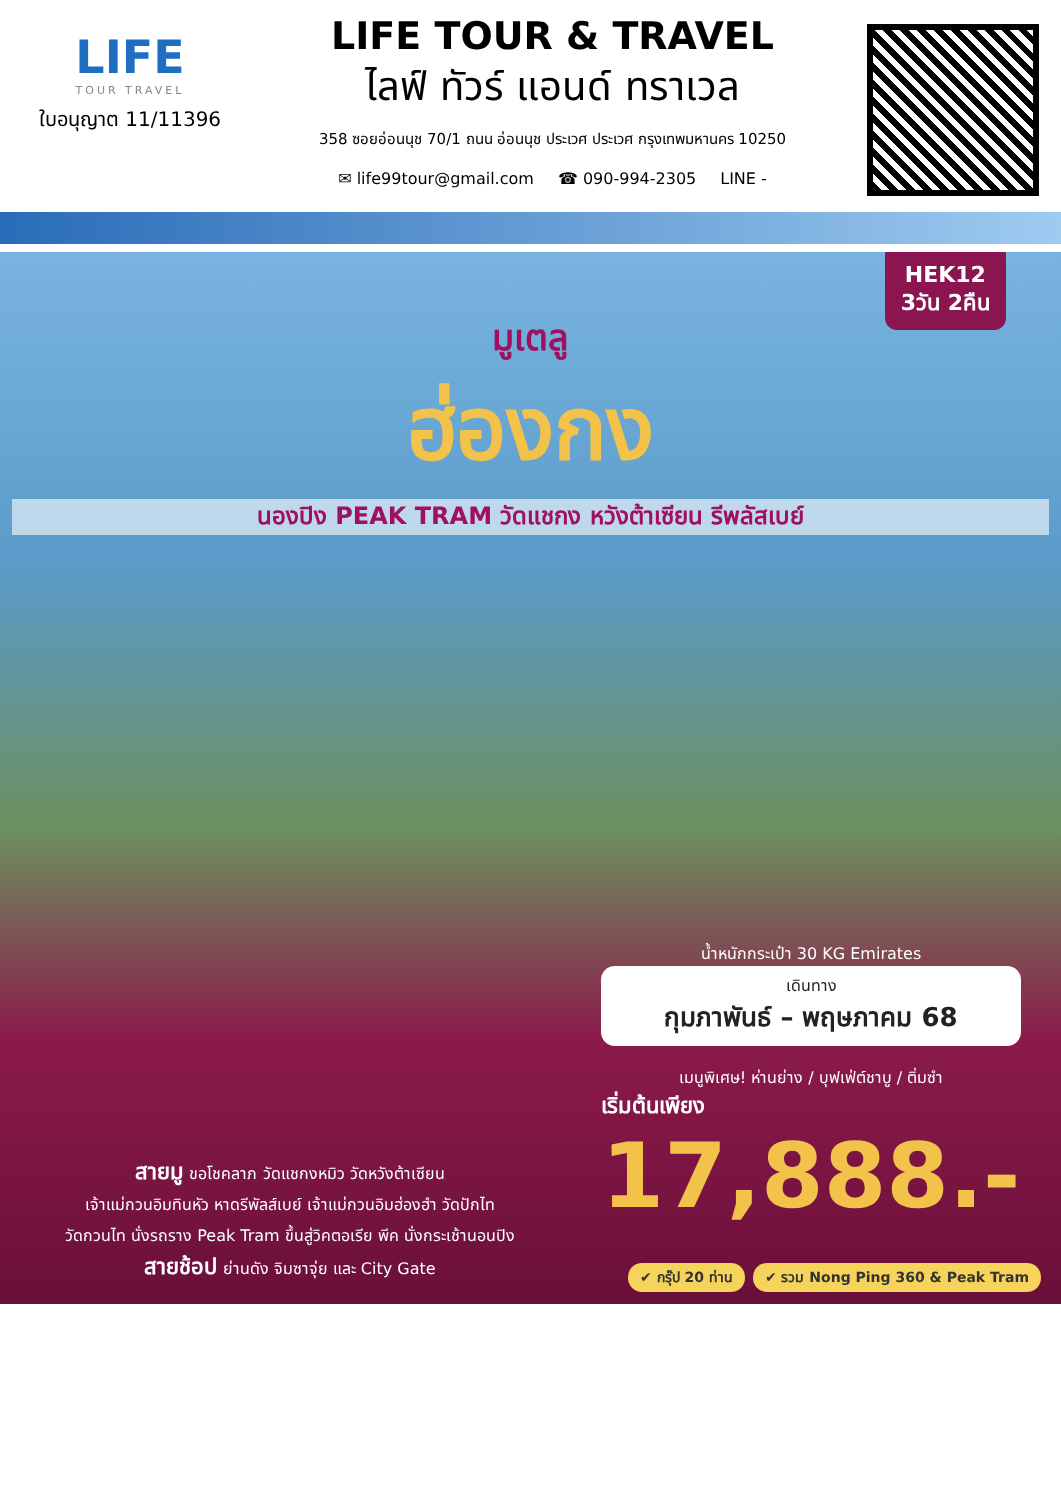LIFE
TOUR TRAVEL
ใบอนุญาต 11/11396
LIFE TOUR & TRAVEL
ไลฟ์ ทัวร์ แอนด์ ทราเวล
358 ซอยอ่อนนุช 70/1 ถนน อ่อนนุช ประเวศ ประเวศ กรุงเทพมหานคร 10250
✉ life99tour@gmail.com ☎ 090-994-2305 LINE -
HEK12
3วัน 2คืน
มูเตลู
ฮ่องกง
นองปิง PEAK TRAM วัดแชกง หวังต้าเซียน รีพลัสเบย์
น้ำหนักกระเป๋า 30 KG Emirates
เดินทาง
กุมภาพันธ์ – พฤษภาคม 68
เมนูพิเศษ! ห่านย่าง / บุฟเฟ่ต์ชาบู / ติ่มซำ
เริ่มต้นเพียง
17,888.-
สายมู ขอโชคลาภ วัดแชกงหมิว วัดหวังต้าเซียน
เจ้าแม่กวนอิมทินหัว หาดรีพัลส์เบย์ เจ้าแม่กวนอิมฮ่องฮำ วัดปักไท
วัดกวนไท นั่งรถราง Peak Tram ขึ้นสู่วิคตอเรีย พีค นั่งกระเช้านอนปิง
สายช้อป ย่านดัง จิมซาจุ่ย และ City Gate
✔ กรุ๊ป 20 ท่าน ✔ รวม Nong Ping 360 & Peak Tram